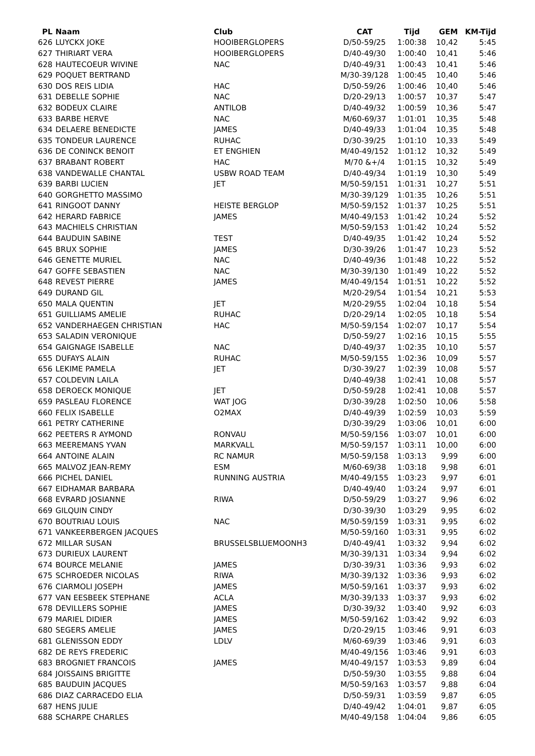| PL | Naam | Club | CAT | Tijd | GEM | KM-Tijd |
| --- | --- | --- | --- | --- | --- | --- |
| 626 | LUYCKX JOKE | HOOIBERGLOPERS | D/50-59/25 | 1:00:38 | 10,42 | 5:45 |
| 627 | THIRIART VERA | HOOIBERGLOPERS | D/40-49/30 | 1:00:40 | 10,41 | 5:46 |
| 628 | HAUTECOEUR WIVINE | NAC | D/40-49/31 | 1:00:43 | 10,41 | 5:46 |
| 629 | POQUET BERTRAND | | M/30-39/128 | 1:00:45 | 10,40 | 5:46 |
| 630 | DOS REIS LIDIA | HAC | D/50-59/26 | 1:00:46 | 10,40 | 5:46 |
| 631 | DEBELLE SOPHIE | NAC | D/20-29/13 | 1:00:57 | 10,37 | 5:47 |
| 632 | BODEUX CLAIRE | ANTILOB | D/40-49/32 | 1:00:59 | 10,36 | 5:47 |
| 633 | BARBE HERVE | NAC | M/60-69/37 | 1:01:01 | 10,35 | 5:48 |
| 634 | DELAERE BENEDICTE | JAMES | D/40-49/33 | 1:01:04 | 10,35 | 5:48 |
| 635 | TONDEUR LAURENCE | RUHAC | D/30-39/25 | 1:01:10 | 10,33 | 5:49 |
| 636 | DE CONINCK BENOIT | ET ENGHIEN | M/40-49/152 | 1:01:12 | 10,32 | 5:49 |
| 637 | BRABANT ROBERT | HAC | M/70 &+/4 | 1:01:15 | 10,32 | 5:49 |
| 638 | VANDEWALLE CHANTAL | USBW ROAD TEAM | D/40-49/34 | 1:01:19 | 10,30 | 5:49 |
| 639 | BARBI LUCIEN | JET | M/50-59/151 | 1:01:31 | 10,27 | 5:51 |
| 640 | GORGHETTO MASSIMO | | M/30-39/129 | 1:01:35 | 10,26 | 5:51 |
| 641 | RINGOOT DANNY | HEISTE BERGLOP | M/50-59/152 | 1:01:37 | 10,25 | 5:51 |
| 642 | HERARD FABRICE | JAMES | M/40-49/153 | 1:01:42 | 10,24 | 5:52 |
| 643 | MACHIELS CHRISTIAN | | M/50-59/153 | 1:01:42 | 10,24 | 5:52 |
| 644 | BAUDUIN SABINE | TEST | D/40-49/35 | 1:01:42 | 10,24 | 5:52 |
| 645 | BRUX SOPHIE | JAMES | D/30-39/26 | 1:01:47 | 10,23 | 5:52 |
| 646 | GENETTE MURIEL | NAC | D/40-49/36 | 1:01:48 | 10,22 | 5:52 |
| 647 | GOFFE SEBASTIEN | NAC | M/30-39/130 | 1:01:49 | 10,22 | 5:52 |
| 648 | REVEST PIERRE | JAMES | M/40-49/154 | 1:01:51 | 10,22 | 5:52 |
| 649 | DURAND GIL | | M/20-29/54 | 1:01:54 | 10,21 | 5:53 |
| 650 | MALA QUENTIN | JET | M/20-29/55 | 1:02:04 | 10,18 | 5:54 |
| 651 | GUILLIAMS AMELIE | RUHAC | D/20-29/14 | 1:02:05 | 10,18 | 5:54 |
| 652 | VANDERHAEGEN CHRISTIAN | HAC | M/50-59/154 | 1:02:07 | 10,17 | 5:54 |
| 653 | SALADIN VERONIQUE | | D/50-59/27 | 1:02:16 | 10,15 | 5:55 |
| 654 | GAIGNAGE ISABELLE | NAC | D/40-49/37 | 1:02:35 | 10,10 | 5:57 |
| 655 | DUFAYS ALAIN | RUHAC | M/50-59/155 | 1:02:36 | 10,09 | 5:57 |
| 656 | LEKIME PAMELA | JET | D/30-39/27 | 1:02:39 | 10,08 | 5:57 |
| 657 | COLDEVIN LAILA | | D/40-49/38 | 1:02:41 | 10,08 | 5:57 |
| 658 | DEROECK MONIQUE | JET | D/50-59/28 | 1:02:41 | 10,08 | 5:57 |
| 659 | PASLEAU FLORENCE | WAT JOG | D/30-39/28 | 1:02:50 | 10,06 | 5:58 |
| 660 | FELIX ISABELLE | O2MAX | D/40-49/39 | 1:02:59 | 10,03 | 5:59 |
| 661 | PETRY CATHERINE | | D/30-39/29 | 1:03:06 | 10,01 | 6:00 |
| 662 | PEETERS R AYMOND | RONVAU | M/50-59/156 | 1:03:07 | 10,01 | 6:00 |
| 663 | MEEREMANS YVAN | MARKVALL | M/50-59/157 | 1:03:11 | 10,00 | 6:00 |
| 664 | ANTOINE ALAIN | RC NAMUR | M/50-59/158 | 1:03:13 | 9,99 | 6:00 |
| 665 | MALVOZ JEAN-REMY | ESM | M/60-69/38 | 1:03:18 | 9,98 | 6:01 |
| 666 | PICHEL DANIEL | RUNNING AUSTRIA | M/40-49/155 | 1:03:23 | 9,97 | 6:01 |
| 667 | EIDHAMAR BARBARA | | D/40-49/40 | 1:03:24 | 9,97 | 6:01 |
| 668 | EVRARD JOSIANNE | RIWA | D/50-59/29 | 1:03:27 | 9,96 | 6:02 |
| 669 | GILQUIN CINDY | | D/30-39/30 | 1:03:29 | 9,95 | 6:02 |
| 670 | BOUTRIAU LOUIS | NAC | M/50-59/159 | 1:03:31 | 9,95 | 6:02 |
| 671 | VANKEERBERGEN JACQUES | | M/50-59/160 | 1:03:31 | 9,95 | 6:02 |
| 672 | MILLAR SUSAN | BRUSSELSBLUEMOONH3 | D/40-49/41 | 1:03:32 | 9,94 | 6:02 |
| 673 | DURIEUX LAURENT | | M/30-39/131 | 1:03:34 | 9,94 | 6:02 |
| 674 | BOURCE MELANIE | JAMES | D/30-39/31 | 1:03:36 | 9,93 | 6:02 |
| 675 | SCHROEDER NICOLAS | RIWA | M/30-39/132 | 1:03:36 | 9,93 | 6:02 |
| 676 | CIARMOLI JOSEPH | JAMES | M/50-59/161 | 1:03:37 | 9,93 | 6:02 |
| 677 | VAN EESBEEK STEPHANE | ACLA | M/30-39/133 | 1:03:37 | 9,93 | 6:02 |
| 678 | DEVILLERS SOPHIE | JAMES | D/30-39/32 | 1:03:40 | 9,92 | 6:03 |
| 679 | MARIEL DIDIER | JAMES | M/50-59/162 | 1:03:42 | 9,92 | 6:03 |
| 680 | SEGERS AMELIE | JAMES | D/20-29/15 | 1:03:46 | 9,91 | 6:03 |
| 681 | GLENISSON EDDY | LDLV | M/60-69/39 | 1:03:46 | 9,91 | 6:03 |
| 682 | DE REYS FREDERIC | | M/40-49/156 | 1:03:46 | 9,91 | 6:03 |
| 683 | BROGNIET FRANCOIS | JAMES | M/40-49/157 | 1:03:53 | 9,89 | 6:04 |
| 684 | JOISSAINS BRIGITTE | | D/50-59/30 | 1:03:55 | 9,88 | 6:04 |
| 685 | BAUDUIN JACQUES | | M/50-59/163 | 1:03:57 | 9,88 | 6:04 |
| 686 | DIAZ CARRACEDO ELIA | | D/50-59/31 | 1:03:59 | 9,87 | 6:05 |
| 687 | HENS JULIE | | D/40-49/42 | 1:04:01 | 9,87 | 6:05 |
| 688 | SCHARPE CHARLES | | M/40-49/158 | 1:04:04 | 9,86 | 6:05 |